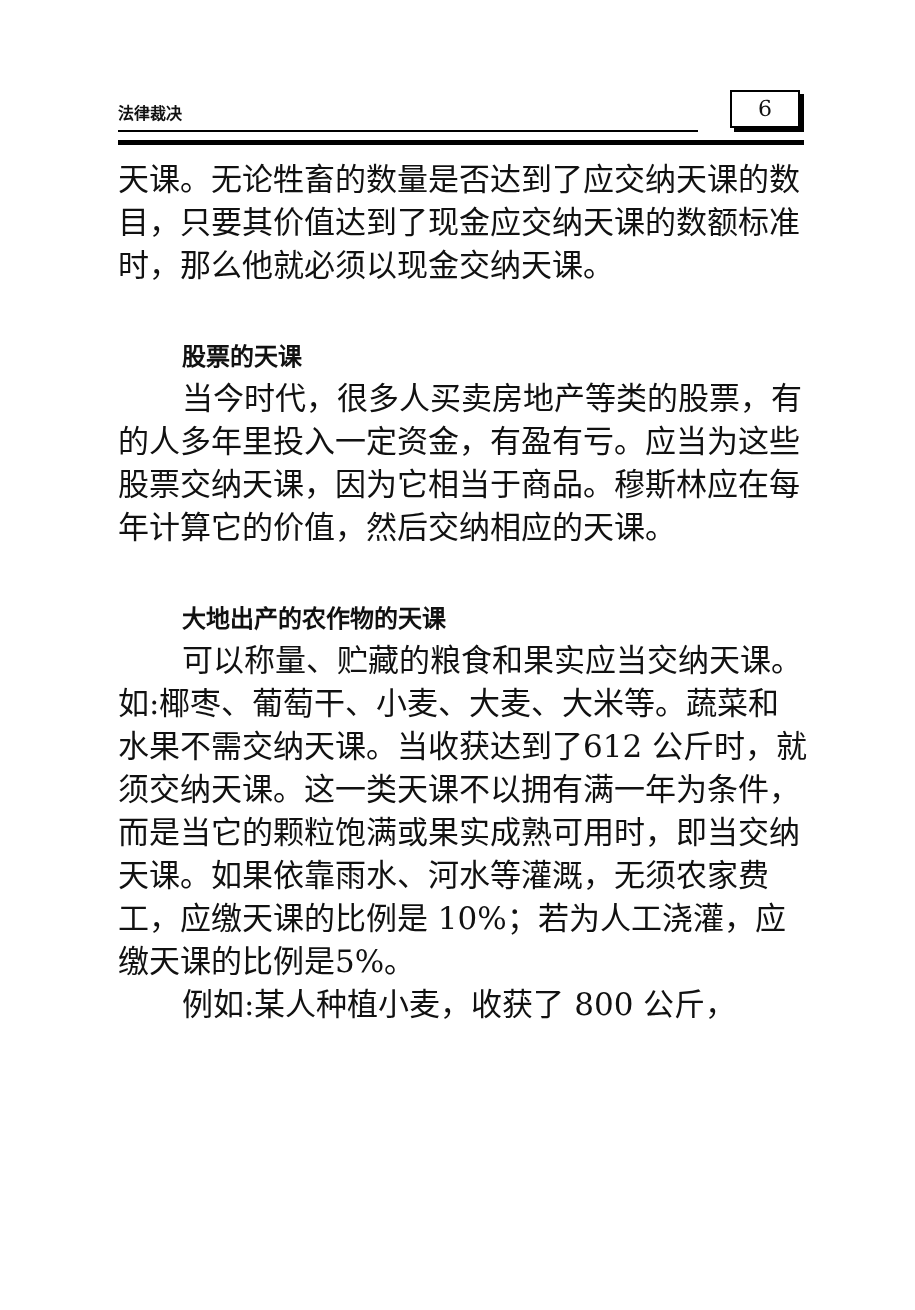法律裁决 6
天课。无论牲畜的数量是否达到了应交纳天课的数目，只要其价值达到了现金应交纳天课的数额标准时，那么他就必须以现金交纳天课。
股票的天课
当今时代，很多人买卖房地产等类的股票，有的人多年里投入一定资金，有盈有亏。应当为这些股票交纳天课，因为它相当于商品。穆斯林应在每年计算它的价值，然后交纳相应的天课。
大地出产的农作物的天课
可以称量、贮藏的粮食和果实应当交纳天课。如:椰枣、葡萄干、小麦、大麦、大米等。蔬菜和水果不需交纳天课。当收获达到了612 公斤时，就须交纳天课。这一类天课不以拥有满一年为条件，而是当它的颗粒饱满或果实成熟可用时，即当交纳天课。如果依靠雨水、河水等灌溉，无须农家费工，应缴天课的比例是 10%；若为人工浇灌，应缴天课的比例是5%。
例如:某人种植小麦，收获了 800 公斤，